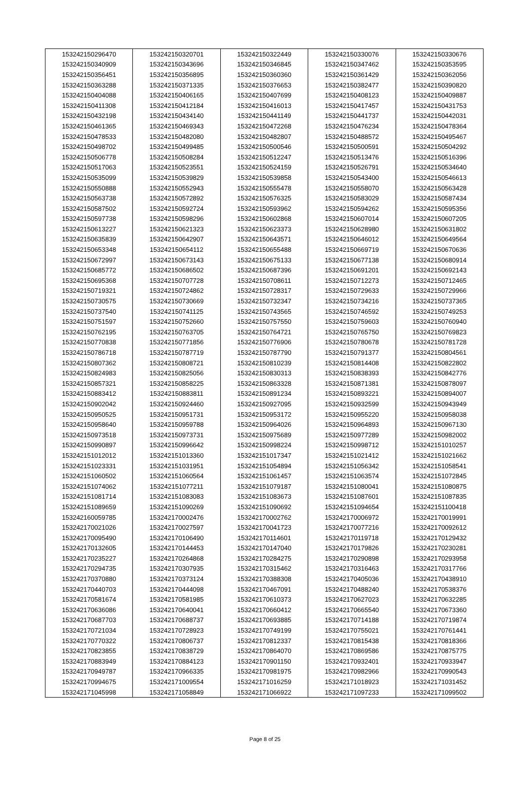| 153242150296470 | 153242150320701 | 153242150322449 | 153242150330076 | 153242150330676 |
| 153242150340909 | 153242150343696 | 153242150346845 | 153242150347462 | 153242150353595 |
| 153242150356451 | 153242150356895 | 153242150360360 | 153242150361429 | 153242150362056 |
| 153242150363288 | 153242150371335 | 153242150376653 | 153242150382477 | 153242150390820 |
| 153242150404088 | 153242150406165 | 153242150407699 | 153242150408123 | 153242150409887 |
| 153242150411308 | 153242150412184 | 153242150416013 | 153242150417457 | 153242150431753 |
| 153242150432198 | 153242150434140 | 153242150441149 | 153242150441737 | 153242150442031 |
| 153242150461365 | 153242150469343 | 153242150472268 | 153242150476234 | 153242150478364 |
| 153242150478533 | 153242150482080 | 153242150482807 | 153242150488572 | 153242150495467 |
| 153242150498702 | 153242150499485 | 153242150500546 | 153242150500591 | 153242150504292 |
| 153242150506778 | 153242150508284 | 153242150512247 | 153242150513476 | 153242150516396 |
| 153242150517063 | 153242150523551 | 153242150524159 | 153242150526791 | 153242150534640 |
| 153242150535099 | 153242150539829 | 153242150539858 | 153242150543400 | 153242150546613 |
| 153242150550888 | 153242150552943 | 153242150555478 | 153242150558070 | 153242150563428 |
| 153242150563738 | 153242150572892 | 153242150576325 | 153242150583029 | 153242150587434 |
| 153242150587502 | 153242150592724 | 153242150593962 | 153242150594262 | 153242150595356 |
| 153242150597738 | 153242150598296 | 153242150602868 | 153242150607014 | 153242150607205 |
| 153242150613227 | 153242150621323 | 153242150623373 | 153242150628980 | 153242150631802 |
| 153242150635839 | 153242150642907 | 153242150643571 | 153242150646012 | 153242150649564 |
| 153242150653348 | 153242150654112 | 153242150655488 | 153242150669719 | 153242150670636 |
| 153242150672997 | 153242150673143 | 153242150675133 | 153242150677138 | 153242150680914 |
| 153242150685772 | 153242150686502 | 153242150687396 | 153242150691201 | 153242150692143 |
| 153242150695368 | 153242150707728 | 153242150708611 | 153242150712273 | 153242150712465 |
| 153242150719321 | 153242150724862 | 153242150728317 | 153242150729633 | 153242150729966 |
| 153242150730575 | 153242150730669 | 153242150732347 | 153242150734216 | 153242150737365 |
| 153242150737540 | 153242150741125 | 153242150743565 | 153242150746592 | 153242150749253 |
| 153242150751597 | 153242150752660 | 153242150757550 | 153242150759603 | 153242150760940 |
| 153242150762195 | 153242150763705 | 153242150764721 | 153242150765750 | 153242150769823 |
| 153242150770838 | 153242150771856 | 153242150776906 | 153242150780678 | 153242150781728 |
| 153242150786718 | 153242150787719 | 153242150787790 | 153242150791377 | 153242150804561 |
| 153242150807362 | 153242150808721 | 153242150810239 | 153242150814408 | 153242150822802 |
| 153242150824983 | 153242150825056 | 153242150830313 | 153242150838393 | 153242150842776 |
| 153242150857321 | 153242150858225 | 153242150863328 | 153242150871381 | 153242150878097 |
| 153242150883412 | 153242150883811 | 153242150891234 | 153242150893221 | 153242150894007 |
| 153242150902042 | 153242150924460 | 153242150927095 | 153242150932599 | 153242150943949 |
| 153242150950525 | 153242150951731 | 153242150953172 | 153242150955220 | 153242150958038 |
| 153242150958640 | 153242150959788 | 153242150964026 | 153242150964893 | 153242150967130 |
| 153242150973518 | 153242150973731 | 153242150975689 | 153242150977289 | 153242150982002 |
| 153242150990897 | 153242150996642 | 153242150998224 | 153242150998712 | 153242151010257 |
| 153242151012012 | 153242151013360 | 153242151017347 | 153242151021412 | 153242151021662 |
| 153242151023331 | 153242151031951 | 153242151054894 | 153242151056342 | 153242151058541 |
| 153242151060502 | 153242151060564 | 153242151061457 | 153242151063574 | 153242151072845 |
| 153242151074062 | 153242151077211 | 153242151079187 | 153242151080041 | 153242151080875 |
| 153242151081714 | 153242151083083 | 153242151083673 | 153242151087601 | 153242151087835 |
| 153242151089659 | 153242151090269 | 153242151090692 | 153242151094654 | 153242151100418 |
| 153242160059785 | 153242170002476 | 153242170002762 | 153242170006972 | 153242170019991 |
| 153242170021026 | 153242170027597 | 153242170041723 | 153242170077216 | 153242170092612 |
| 153242170095490 | 153242170106490 | 153242170114601 | 153242170119718 | 153242170129432 |
| 153242170132605 | 153242170144453 | 153242170147040 | 153242170179826 | 153242170230281 |
| 153242170235227 | 153242170264868 | 153242170284275 | 153242170290898 | 153242170293958 |
| 153242170294735 | 153242170307935 | 153242170315462 | 153242170316463 | 153242170317766 |
| 153242170370880 | 153242170373124 | 153242170388308 | 153242170405036 | 153242170438910 |
| 153242170440703 | 153242170444098 | 153242170467091 | 153242170488240 | 153242170538376 |
| 153242170581674 | 153242170581985 | 153242170610373 | 153242170627023 | 153242170632285 |
| 153242170636086 | 153242170640041 | 153242170660412 | 153242170665540 | 153242170673360 |
| 153242170687703 | 153242170688737 | 153242170693885 | 153242170714188 | 153242170719874 |
| 153242170721034 | 153242170728923 | 153242170749199 | 153242170755021 | 153242170761441 |
| 153242170770322 | 153242170806737 | 153242170812337 | 153242170815438 | 153242170818366 |
| 153242170823855 | 153242170838729 | 153242170864070 | 153242170869586 | 153242170875775 |
| 153242170883949 | 153242170884123 | 153242170901150 | 153242170932401 | 153242170933947 |
| 153242170949787 | 153242170966335 | 153242170981975 | 153242170982966 | 153242170990543 |
| 153242170994675 | 153242171009554 | 153242171016259 | 153242171018923 | 153242171031452 |
| 153242171045998 | 153242171058849 | 153242171066922 | 153242171097233 | 153242171099502 |
Page 8 of 25